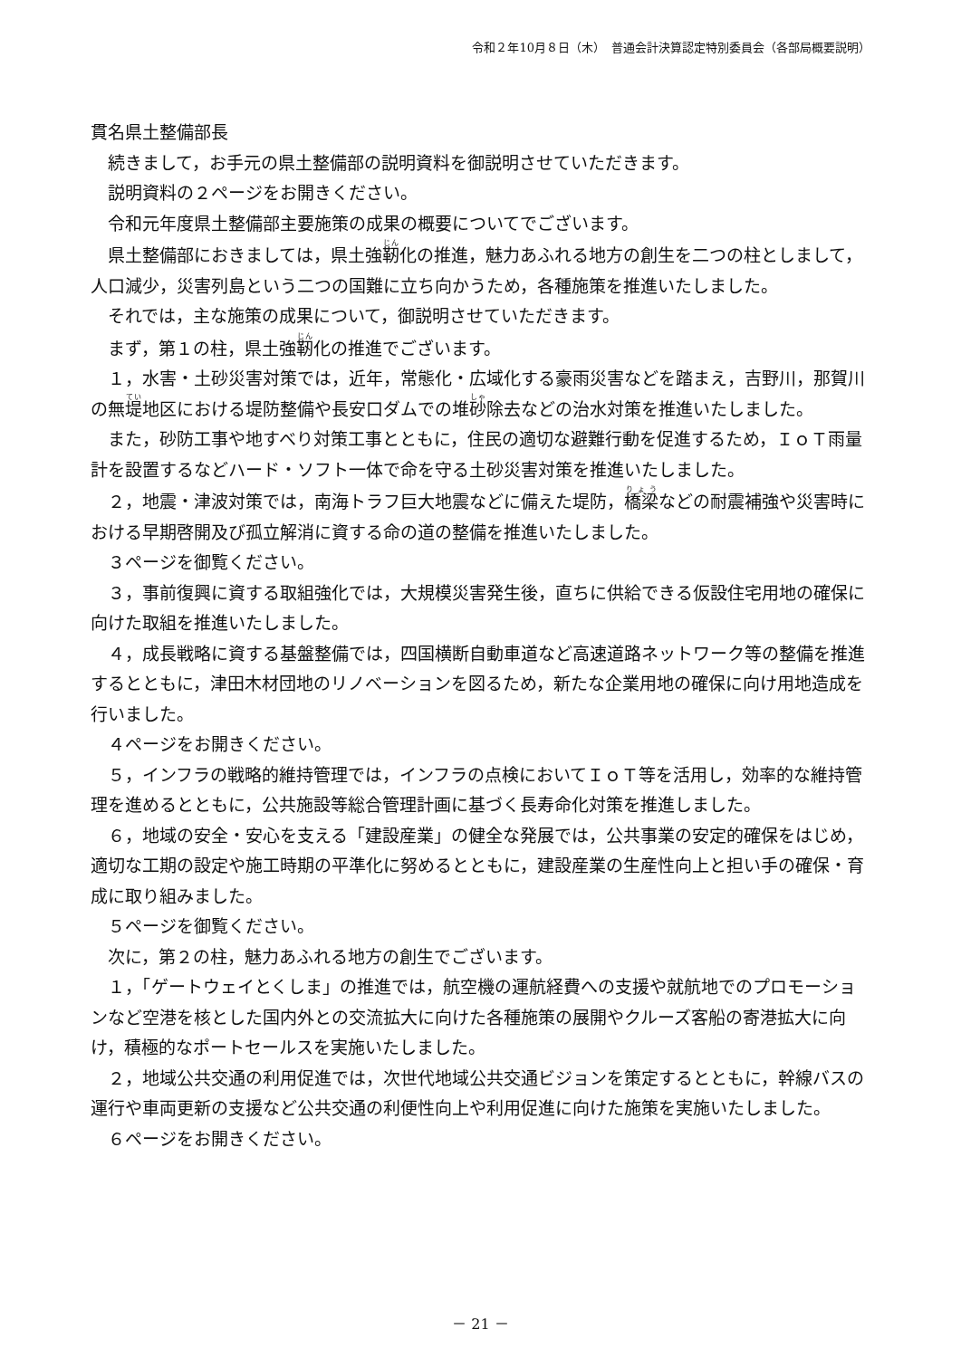令和２年10月８日（木）　普通会計決算認定特別委員会（各部局概要説明）
貫名県土整備部長
続きまして，お手元の県土整備部の説明資料を御説明させていただきます。
説明資料の２ページをお開きください。
令和元年度県土整備部主要施策の成果の概要についてでございます。
県土整備部におきましては，県土強靭化の推進，魅力あふれる地方の創生を二つの柱としまして，人口減少，災害列島という二つの国難に立ち向かうため，各種施策を推進いたしました。
それでは，主な施策の成果について，御説明させていただきます。
まず，第１の柱，県土強靭化の推進でございます。
１，水害・土砂災害対策では，近年，常態化・広域化する豪雨災害などを踏まえ，吉野川，那賀川の無堤地区における堤防整備や長安口ダムでの堆砂除去などの治水対策を推進いたしました。
また，砂防工事や地すべり対策工事とともに，住民の適切な避難行動を促進するため，ＩｏＴ雨量計を設置するなどハード・ソフト一体で命を守る土砂災害対策を推進いたしました。
２，地震・津波対策では，南海トラフ巨大地震などに備えた堤防，橋梁などの耐震補強や災害時における早期啓開及び孤立解消に資する命の道の整備を推進いたしました。
３ページを御覧ください。
３，事前復興に資する取組強化では，大規模災害発生後，直ちに供給できる仮設住宅用地の確保に向けた取組を推進いたしました。
４，成長戦略に資する基盤整備では，四国横断自動車道など高速道路ネットワーク等の整備を推進するとともに，津田木材団地のリノベーションを図るため，新たな企業用地の確保に向け用地造成を行いました。
４ページをお開きください。
５，インフラの戦略的維持管理では，インフラの点検においてＩｏＴ等を活用し，効率的な維持管理を進めるとともに，公共施設等総合管理計画に基づく長寿命化対策を推進しました。
６，地域の安全・安心を支える「建設産業」の健全な発展では，公共事業の安定的確保をはじめ，適切な工期の設定や施工時期の平準化に努めるとともに，建設産業の生産性向上と担い手の確保・育成に取り組みました。
５ページを御覧ください。
次に，第２の柱，魅力あふれる地方の創生でございます。
１，「ゲートウェイとくしま」の推進では，航空機の運航経費への支援や就航地でのプロモーションなど空港を核とした国内外との交流拡大に向けた各種施策の展開やクルーズ客船の寄港拡大に向け，積極的なポートセールスを実施いたしました。
２，地域公共交通の利用促進では，次世代地域公共交通ビジョンを策定するとともに，幹線バスの運行や車両更新の支援など公共交通の利便性向上や利用促進に向けた施策を実施いたしました。
６ページをお開きください。
－ 21 －